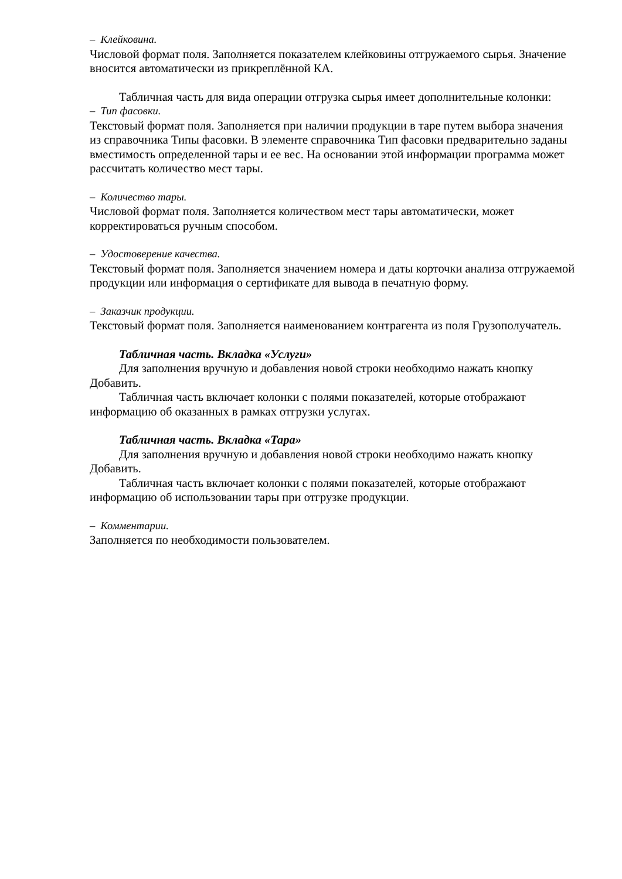– Клейковина.
Числовой формат поля. Заполняется показателем клейковины отгружаемого сырья. Значение вносится автоматически из прикреплённой КА.
Табличная часть для вида операции отгрузка сырья имеет дополнительные колонки:
– Тип фасовки.
Текстовый формат поля. Заполняется при наличии продукции в таре путем выбора значения из справочника Типы фасовки. В элементе справочника Тип фасовки предварительно заданы вместимость определенной тары и ее вес. На основании этой информации программа может рассчитать количество мест тары.
– Количество тары.
Числовой формат поля. Заполняется количеством мест тары автоматически, может корректироваться ручным способом.
– Удостоверение качества.
Текстовый формат поля. Заполняется значением номера и даты корточки анализа отгружаемой продукции или информация о сертификате для вывода в печатную форму.
– Заказчик продукции.
Текстовый формат поля. Заполняется наименованием контрагента из поля Грузополучатель.
Табличная часть. Вкладка «Услуги»
Для заполнения вручную и добавления новой строки необходимо нажать кнопку Добавить.
Табличная часть включает колонки с полями показателей, которые отображают информацию об оказанных в рамках отгрузки услугах.
Табличная часть. Вкладка «Тара»
Для заполнения вручную и добавления новой строки необходимо нажать кнопку Добавить.
Табличная часть включает колонки с полями показателей, которые отображают информацию об использовании тары при отгрузке продукции.
– Комментарии.
Заполняется по необходимости пользователем.